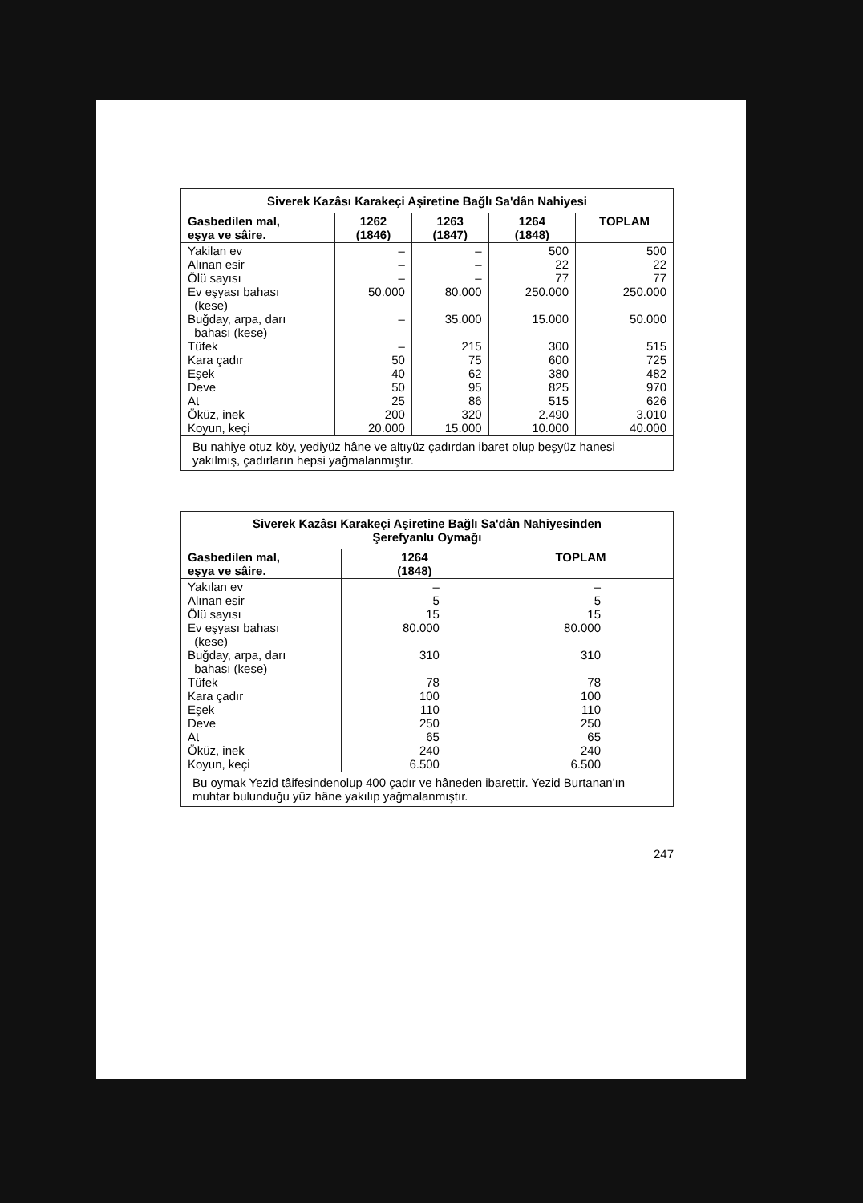| Siverek Kazâsı Karakeçi Aşiretine Bağlı Sa'dân Nahiyesi | | | | |
| --- | --- | --- | --- | --- |
| Gasbedilen mal, eşya ve sâire. | 1262 (1846) | 1263 (1847) | 1264 (1848) | TOPLAM |
| Yakilan ev Alınan esir Ölü sayısı Ev eşyası bahası (kese) Buğday, arpa, darı bahası (kese) Tüfek Kara çadır Eşek Deve At Öküz, inek Koyun, keçi | – – – 50.000 – – 50 40 50 25 200 20.000 | – – – 80.000 35.000 215 75 62 95 86 320 15.000 | 500 22 77 250.000 15.000 300 600 380 825 515 2.490 10.000 | 500 22 77 250.000 50.000 515 725 482 970 626 3.010 40.000 |
| Bu nahiye otuz köy, yediyüz hâne ve altıyüz çadırdan ibaret olup beşyüz hanesi yakılmış, çadırların hepsi yağmalanmıştır. | | | | |
| Siverek Kazâsı Karakeçi Aşiretine Bağlı Sa'dân Nahiyesinden Şerefyanlu Oymağı | | |
| --- | --- | --- |
| Gasbedilen mal, eşya ve sâire. | 1264 (1848) | TOPLAM |
| Yakılan ev Alınan esir Ölü sayısı Ev eşyası bahası (kese) Buğday, arpa, darı bahası (kese) Tüfek Kara çadır Eşek Deve At Öküz, inek Koyun, keçi | – 5 15 80.000 310 78 100 110 250 65 240 6.500 | – 5 15 80.000 310 78 100 110 250 65 240 6.500 |
| Bu oymak Yezid tâifesindenolup 400 çadır ve hâneden ibarettir. Yezid Burtanan'ın muhtar bulunduğu yüz hâne yakılıp yağmalanmıştır. | | |
247